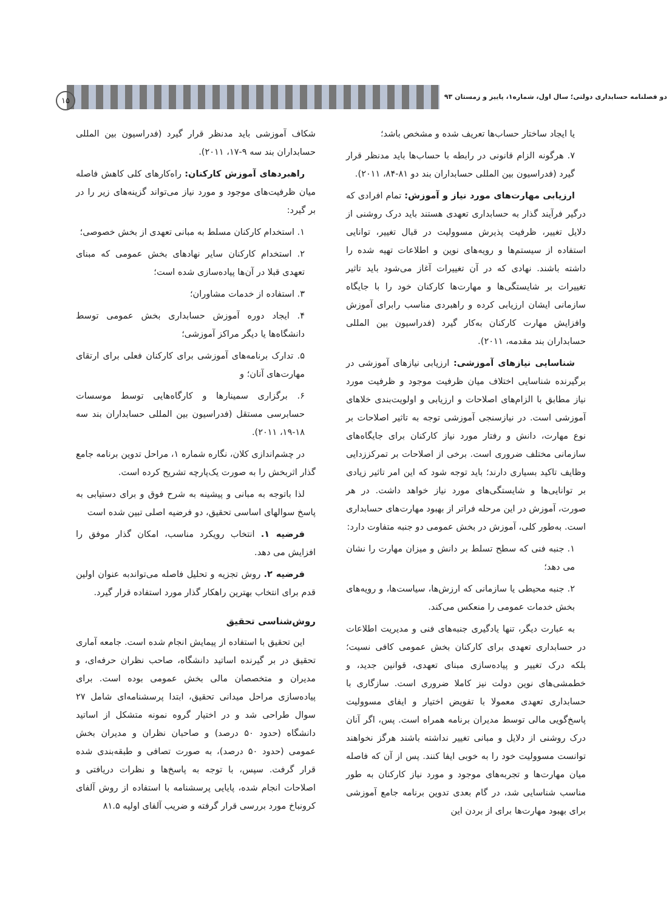دو فصلنامه حسابداری دولتی؛ سال اول، شماره۱، پاییز و زمستان ۹۳
۱۵
یا ایجاد ساختار حساب‌ها تعریف شده و مشخص باشد؛
۷. هرگونه الزام قانونی در رابطه با حساب‌ها باید مدنظر قرار گیرد (فدراسیون بین المللی حسابداران بند دو ۸۱-۸۴، ۲۰۱۱).
ارزیابی مهارت‌های مورد نیاز و آموزش: تمام افرادی که درگیر فرآیند گذار به حسابداری تعهدی هستند باید درک روشنی از دلایل تغییر، ظرفیت پذیرش مسوولیت در قبال تغییر، توانایی استفاده از سیستم‌ها و رویه‌های نوین و اطلاعات تهیه شده را داشته باشند. نهادی که در آن تغییرات آغاز می‌شود باید تاثیر تغییرات بر شایستگی‌ها و مهارت‌ها کارکنان خود را با جایگاه سازمانی ایشان ارزیابی کرده و راهبردی مناسب رابرای آموزش وافزایش مهارت کارکنان به‌کار گیرد (فدراسیون بین المللی حسابداران بند مقدمه، ۲۰۱۱).
شناسایی نیازهای آموزشی: ارزیابی نیازهای آموزشی در برگیرنده شناسایی اختلاف میان ظرفیت موجود و ظرفیت مورد نیاز مطابق با الزام‌های اصلاحات و ارزیابی و اولویت‌بندی خلاهای آموزشی است. در نیازسنجی آموزشی توجه به تاثیر اصلاحات بر نوع مهارت، دانش و رفتار مورد نیاز کارکنان برای جایگاه‌های سازمانی مختلف ضروری است. برخی از اصلاحات بر تمرکززدایی وظایف تاکید بسیاری دارند؛ باید توجه شود که این امر تاثیر زیادی بر توانایی‌ها و شایستگی‌های مورد نیاز خواهد داشت. در هر صورت، آموزش در این مرحله فراتر از بهبود مهارت‌های حسابداری است. به‌طور کلی، آموزش در بخش عمومی دو جنبه متفاوت دارد:
۱. جنبه فنی که سطح تسلط بر دانش و میزان مهارت را نشان می دهد؛
۲. جنبه محیطی یا سازمانی که ارزش‌ها، سیاست‌ها، و رویه‌های بخش خدمات عمومی را منعکس می‌کند.
به عبارت دیگر، تنها یادگیری جنبه‌های فنی و مدیریت اطلاعات در حسابداری تعهدی برای کارکنان بخش عمومی کافی نسیت؛ بلکه درک تغییر و پیاده‌سازی مبنای تعهدی، قوانین جدید، و خطمشی‌های نوین دولت نیز کاملا ضروری است. سازگاری با حسابداری تعهدی معمولا با تفویض اختیار و ایفای مسوولیت پاسخ‌گویی مالی توسط مدیران برنامه همراه است. پس، اگر آنان درک روشنی از دلایل و مبانی تغییر نداشته باشند هرگز نخواهند توانست مسوولیت خود را به خوبی ایفا کنند. پس از آن که فاصله میان مهارت‌ها و تجربه‌های موجود و مورد نیاز کارکنان به طور مناسب شناسایی شد، در گام بعدی تدوین برنامه جامع آموزشی برای بهبود مهارت‌ها برای از بردن این
شکاف آموزشی باید مدنظر قرار گیرد (فدراسیون بین المللی حسابداران بند سه ۹-۱۷، ۲۰۱۱).
راهبردهای آموزش کارکنان: راه‌کارهای کلی کاهش فاصله میان ظرفیت‌های موجود و مورد نیاز می‌تواند گزینه‌های زیر را در بر گیرد:
۱. استخدام کارکنان مسلط به مبانی تعهدی از بخش خصوصی؛
۲. استخدام کارکنان سایر نهادهای بخش عمومی که مبنای تعهدی قبلا در آن‌ها پیاده‌سازی شده است؛
۳. استفاده از خدمات مشاوران؛
۴. ایجاد دوره آموزش حسابداری بخش عمومی توسط دانشگاه‌ها یا دیگر مراکز آموزشی؛
۵. تدارک برنامه‌های آموزشی برای کارکنان فعلی برای ارتقای مهارت‌های آنان؛ و
۶. برگزاری سمینارها و کارگاه‌هایی توسط موسسات حسابرسی مستقل (فدراسیون بین المللی حسابداران بند سه ۱۸-۱۹، ۲۰۱۱).
در چشم‌اندازی کلان، نگاره شماره ۱، مراحل تدوین برنامه جامع گذار اثربخش را به صورت یک‌پارچه تشریح کرده است.
لذا باتوجه به مبانی و پیشینه به شرح فوق و برای دستیابی به پاسخ سوالهای اساسی تحقیق، دو فرضیه اصلی تبین شده است
فرضیه ۱. انتخاب رویکرد مناسب، امکان گذار موفق را افزایش می دهد.
فرضیه ۲. روش تجزیه و تحلیل فاصله می‌تواندبه عنوان اولین قدم برای انتخاب بهترین راهکار گذار مورد استفاده قرار گیرد.
روش‌شناسی تحقیق
این تحقیق با استفاده از پیمایش انجام شده است. جامعه آماری تحقیق در بر گیرنده اساتید دانشگاه، صاحب نظران حرفه‌ای، و مدیران و متخصصان مالی بخش عمومی بوده است. برای پیاده‌سازی مراحل میدانی تحقیق، ابتدا پرسشنامه‌ای شامل ۲۷ سوال طراحی شد و در اختیار گروه نمونه متشکل از اساتید دانشگاه (حدود ۵۰ درصد) و صاحبان نظران و مدیران بخش عمومی (حدود ۵۰ درصد)، به صورت تصافی و طبقه‌بندی شده قرار گرفت. سپس، با توجه به پاسخ‌ها و نظرات دریافتی و اصلاحات انجام شده، پایایی پرسشنامه با استفاده از روش آلفای کرونباخ مورد بررسی قرار گرفته و ضریب آلفای اولیه ۸۱.۵